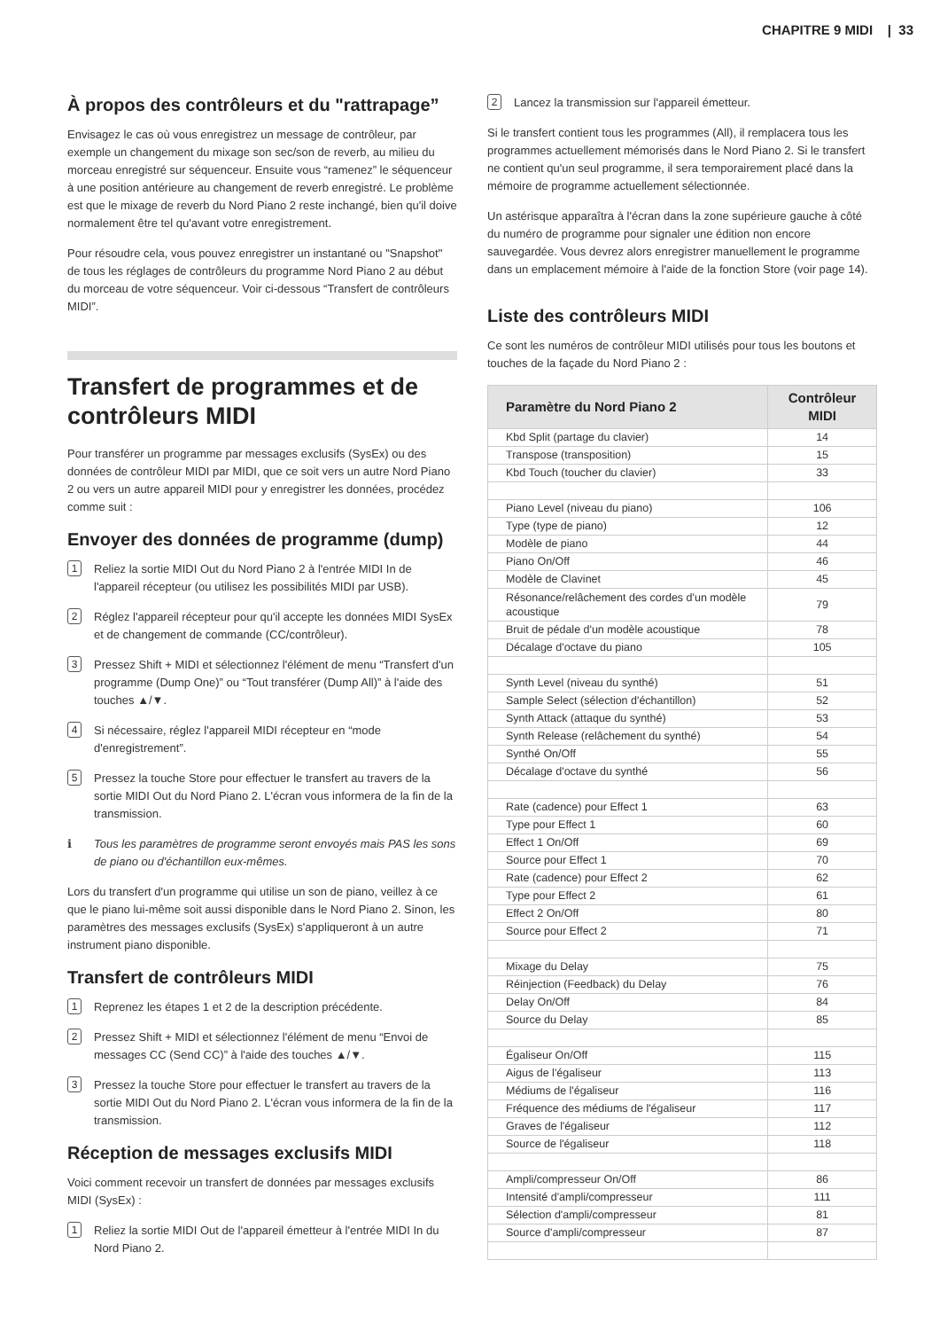CHAPITRE 9 MIDI | 33
À propos des contrôleurs et du "rattrapage”
Envisagez le cas où vous enregistrez un message de contrôleur, par exemple un changement du mixage son sec/son de reverb, au milieu du morceau enregistré sur séquenceur. Ensuite vous “ramenez” le séquenceur à une position antérieure au changement de reverb enregistré. Le problème est que le mixage de reverb du Nord Piano 2 reste inchangé, bien qu'il doive normalement être tel qu'avant votre enregistrement.
Pour résoudre cela, vous pouvez enregistrer un instantané ou "Snapshot" de tous les réglages de contrôleurs du programme Nord Piano 2 au début du morceau de votre séquenceur. Voir ci-dessous “Transfert de contrôleurs MIDI”.
Transfert de programmes et de contrôleurs MIDI
Pour transférer un programme par messages exclusifs (SysEx) ou des données de contrôleur MIDI par MIDI, que ce soit vers un autre Nord Piano 2 ou vers un autre appareil MIDI pour y enregistrer les données, procédez comme suit :
Envoyer des données de programme (dump)
1 Reliez la sortie MIDI Out du Nord Piano 2 à l'entrée MIDI In de l'appareil récepteur (ou utilisez les possibilités MIDI par USB).
2 Réglez l'appareil récepteur pour qu'il accepte les données MIDI SysEx et de changement de commande (CC/contrôleur).
3 Pressez Shift + MIDI et sélectionnez l'élément de menu “Transfert d'un programme (Dump One)” ou “Tout transférer (Dump All)” à l'aide des touches ▲/▼.
4 Si nécessaire, réglez l'appareil MIDI récepteur en “mode d'enregistrement”.
5 Pressez la touche Store pour effectuer le transfert au travers de la sortie MIDI Out du Nord Piano 2. L'écran vous informera de la fin de la transmission.
ℹ Tous les paramètres de programme seront envoyés mais PAS les sons de piano ou d'échantillon eux-mêmes.
Lors du transfert d'un programme qui utilise un son de piano, veillez à ce que le piano lui-même soit aussi disponible dans le Nord Piano 2. Sinon, les paramètres des messages exclusifs (SysEx) s'appliqueront à un autre instrument piano disponible.
Transfert de contrôleurs MIDI
1 Reprenez les étapes 1 et 2 de la description précédente.
2 Pressez Shift + MIDI et sélectionnez l'élément de menu “Envoi de messages CC (Send CC)” à l'aide des touches ▲/▼.
3 Pressez la touche Store pour effectuer le transfert au travers de la sortie MIDI Out du Nord Piano 2. L'écran vous informera de la fin de la transmission.
Réception de messages exclusifs MIDI
Voici comment recevoir un transfert de données par messages exclusifs MIDI (SysEx) :
1 Reliez la sortie MIDI Out de l'appareil émetteur à l'entrée MIDI In du Nord Piano 2.
2 Lancez la transmission sur l'appareil émetteur.
Si le transfert contient tous les programmes (All), il remplacera tous les programmes actuellement mémorisés dans le Nord Piano 2. Si le transfert ne contient qu'un seul programme, il sera temporairement placé dans la mémoire de programme actuellement sélectionnée.
Un astérisque apparaîtra à l'écran dans la zone supérieure gauche à côté du numéro de programme pour signaler une édition non encore sauvegardée. Vous devrez alors enregistrer manuellement le programme dans un emplacement mémoire à l'aide de la fonction Store (voir page 14).
Liste des contrôleurs MIDI
Ce sont les numéros de contrôleur MIDI utilisés pour tous les boutons et touches de la façade du Nord Piano 2 :
| Paramètre du Nord Piano 2 | Contrôleur MIDI |
| --- | --- |
| Kbd Split (partage du clavier) | 14 |
| Transpose (transposition) | 15 |
| Kbd Touch (toucher du clavier) | 33 |
| Piano Level (niveau du piano) | 106 |
| Type (type de piano) | 12 |
| Modèle de piano | 44 |
| Piano On/Off | 46 |
| Modèle de Clavinet | 45 |
| Résonance/relâchement des cordes d'un modèle acoustique | 79 |
| Bruit de pédale d'un modèle acoustique | 78 |
| Décalage d'octave du piano | 105 |
| Synth Level (niveau du synthé) | 51 |
| Sample Select (sélection d'échantillon) | 52 |
| Synth Attack (attaque du synthé) | 53 |
| Synth Release (relâchement du synthé) | 54 |
| Synthé On/Off | 55 |
| Décalage d'octave du synthé | 56 |
| Rate (cadence) pour Effect 1 | 63 |
| Type pour Effect 1 | 60 |
| Effect 1 On/Off | 69 |
| Source pour Effect 1 | 70 |
| Rate (cadence) pour Effect 2 | 62 |
| Type pour Effect 2 | 61 |
| Effect 2 On/Off | 80 |
| Source pour Effect 2 | 71 |
| Mixage du Delay | 75 |
| Réinjection (Feedback) du Delay | 76 |
| Delay On/Off | 84 |
| Source du Delay | 85 |
| Égaliseur On/Off | 115 |
| Aigus de l'égaliseur | 113 |
| Médiums de l'égaliseur | 116 |
| Fréquence des médiums de l'égaliseur | 117 |
| Graves de l'égaliseur | 112 |
| Source de l'égaliseur | 118 |
| Ampli/compresseur On/Off | 86 |
| Intensité d'ampli/compresseur | 111 |
| Sélection d'ampli/compresseur | 81 |
| Source d'ampli/compresseur | 87 |